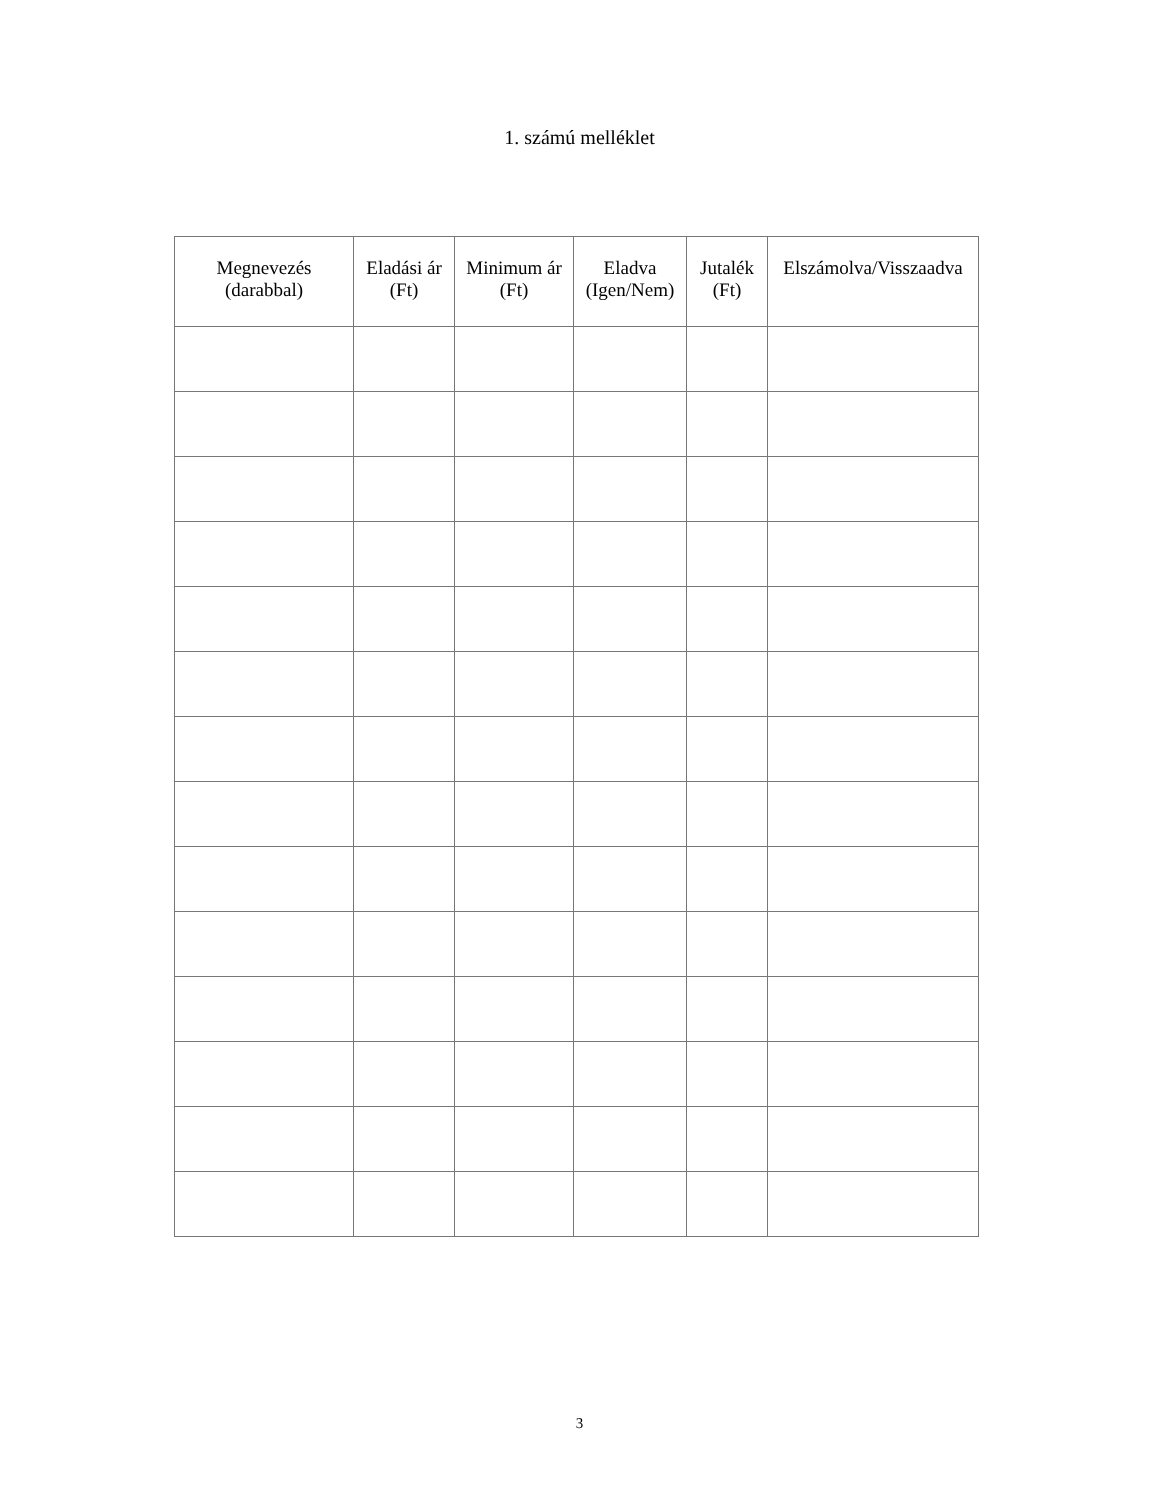1. számú melléklet
| Megnevezés (darabbal) | Eladási ár (Ft) | Minimum ár (Ft) | Eladva (Igen/Nem) | Jutalék (Ft) | Elszámolva/Visszaadva |
| --- | --- | --- | --- | --- | --- |
3